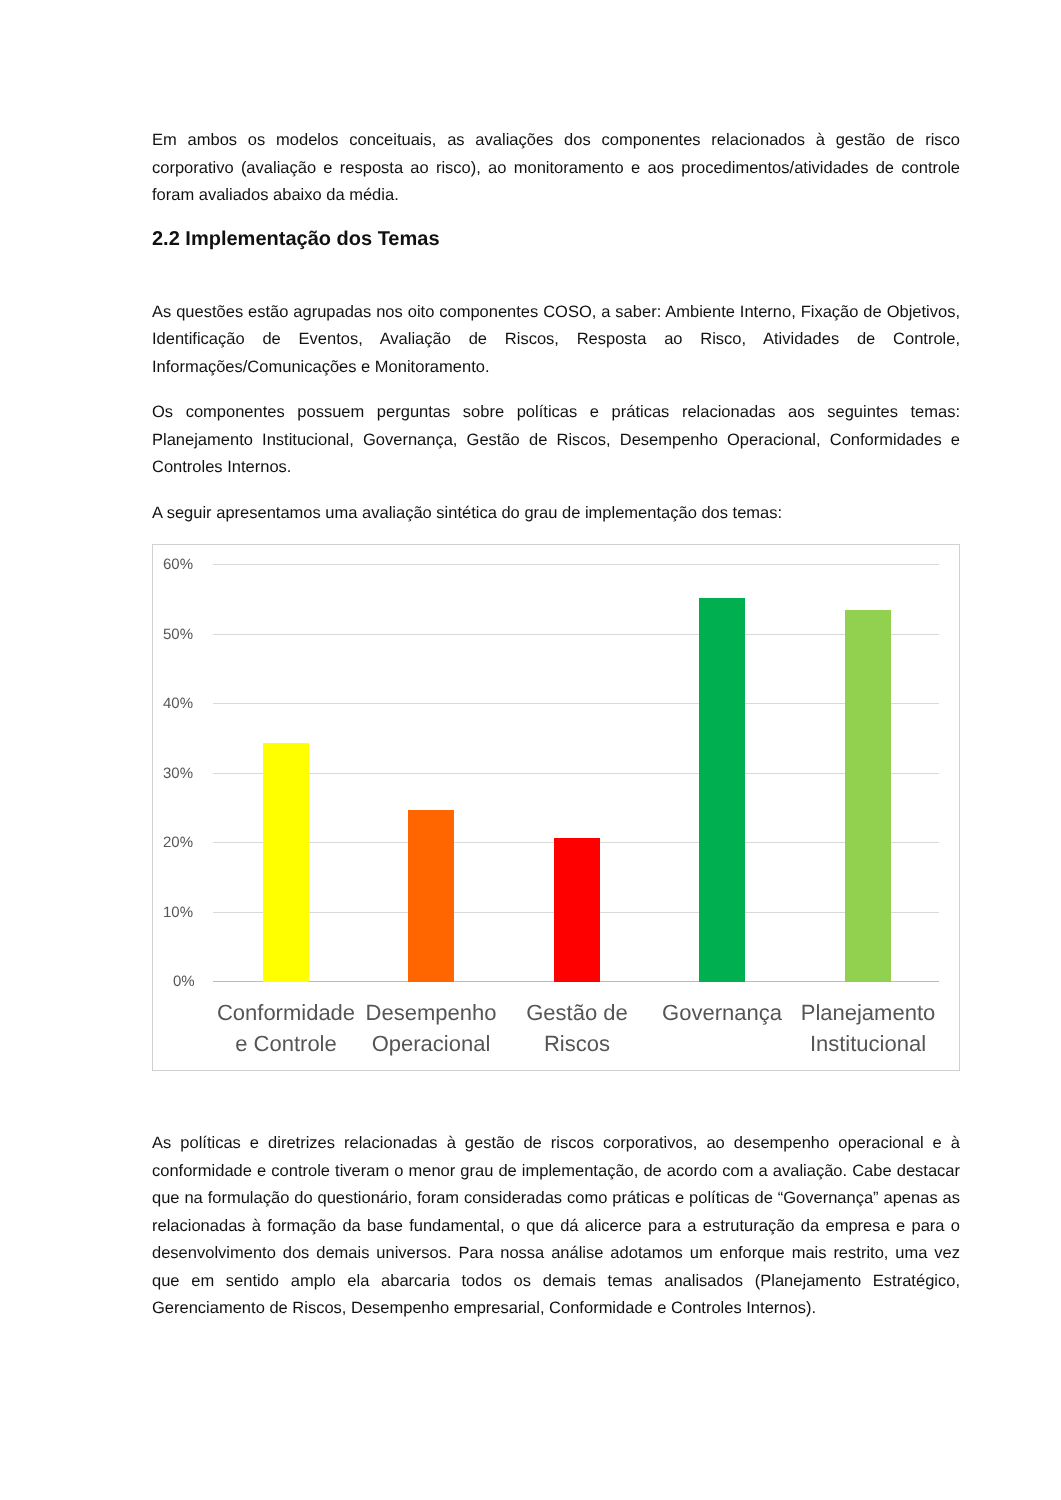Em ambos os modelos conceituais, as avaliações dos componentes relacionados à gestão de risco corporativo (avaliação e resposta ao risco), ao monitoramento e aos procedimentos/atividades de controle foram avaliados abaixo da média.
2.2 Implementação dos Temas
As questões estão agrupadas nos oito componentes COSO, a saber: Ambiente Interno, Fixação de Objetivos, Identificação de Eventos, Avaliação de Riscos, Resposta ao Risco, Atividades de Controle, Informações/Comunicações e Monitoramento.
Os componentes possuem perguntas sobre políticas e práticas relacionadas aos seguintes temas: Planejamento Institucional, Governança, Gestão de Riscos, Desempenho Operacional, Conformidades e Controles Internos.
A seguir apresentamos uma avaliação sintética do grau de implementação dos temas:
60%
50%
40%
30%
20%
10%
0%
Conformidade e Controle
Desempenho Operacional
Gestão de Riscos
Governança
Planejamento Institucional
As políticas e diretrizes relacionadas à gestão de riscos corporativos, ao desempenho operacional e à conformidade e controle tiveram o menor grau de implementação, de acordo com a avaliação. Cabe destacar que na formulação do questionário, foram consideradas como práticas e políticas de “Governança” apenas as relacionadas à formação da base fundamental, o que dá alicerce para a estruturação da empresa e para o desenvolvimento dos demais universos. Para nossa análise adotamos um enforque mais restrito, uma vez que em sentido amplo ela abarcaria todos os demais temas analisados (Planejamento Estratégico, Gerenciamento de Riscos, Desempenho empresarial, Conformidade e Controles Internos).